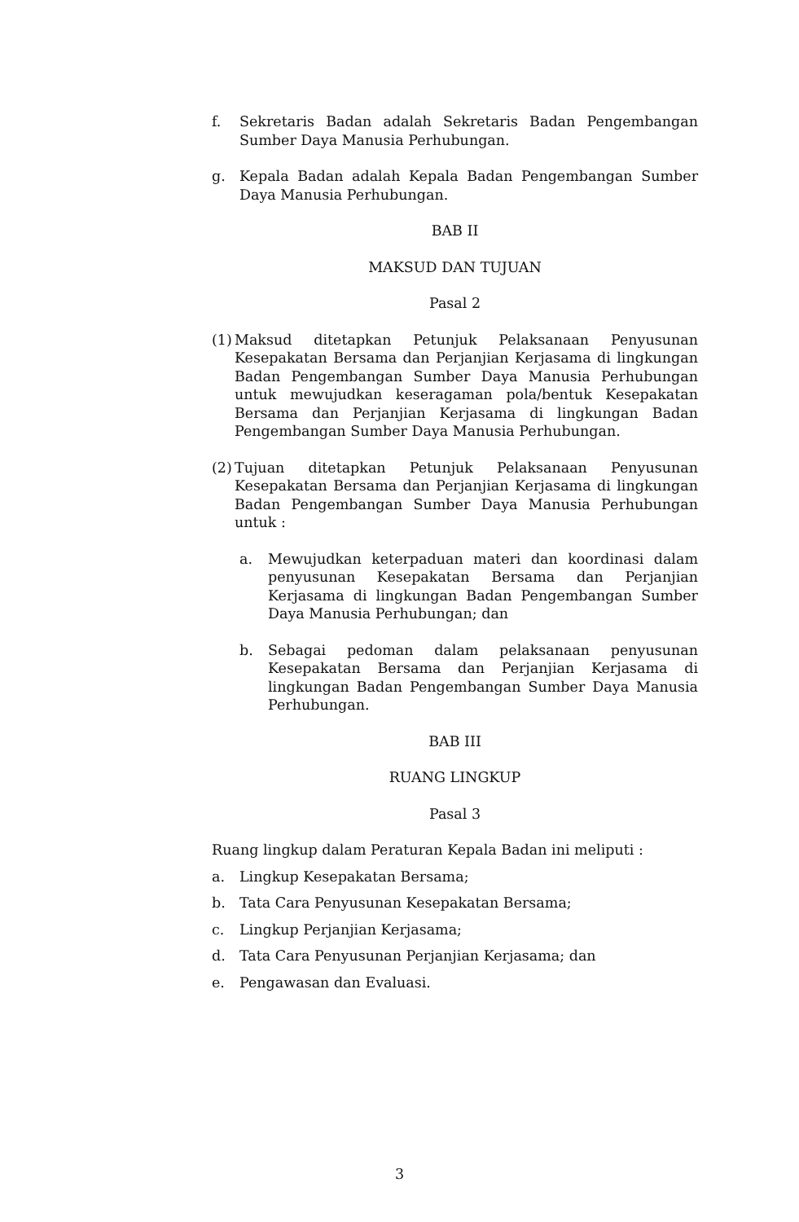f. Sekretaris Badan adalah Sekretaris Badan Pengembangan Sumber Daya Manusia Perhubungan.
g. Kepala Badan adalah Kepala Badan Pengembangan Sumber Daya Manusia Perhubungan.
BAB II
MAKSUD DAN TUJUAN
Pasal 2
(1) Maksud ditetapkan Petunjuk Pelaksanaan Penyusunan Kesepakatan Bersama dan Perjanjian Kerjasama di lingkungan Badan Pengembangan Sumber Daya Manusia Perhubungan untuk mewujudkan keseragaman pola/bentuk Kesepakatan Bersama dan Perjanjian Kerjasama di lingkungan Badan Pengembangan Sumber Daya Manusia Perhubungan.
(2) Tujuan ditetapkan Petunjuk Pelaksanaan Penyusunan Kesepakatan Bersama dan Perjanjian Kerjasama di lingkungan Badan Pengembangan Sumber Daya Manusia Perhubungan untuk :
a. Mewujudkan keterpaduan materi dan koordinasi dalam penyusunan Kesepakatan Bersama dan Perjanjian Kerjasama di lingkungan Badan Pengembangan Sumber Daya Manusia Perhubungan; dan
b. Sebagai pedoman dalam pelaksanaan penyusunan Kesepakatan Bersama dan Perjanjian Kerjasama di lingkungan Badan Pengembangan Sumber Daya Manusia Perhubungan.
BAB III
RUANG LINGKUP
Pasal 3
Ruang lingkup dalam Peraturan Kepala Badan ini meliputi :
a. Lingkup Kesepakatan Bersama;
b. Tata Cara Penyusunan Kesepakatan Bersama;
c. Lingkup Perjanjian Kerjasama;
d. Tata Cara Penyusunan Perjanjian Kerjasama; dan
e. Pengawasan dan Evaluasi.
3